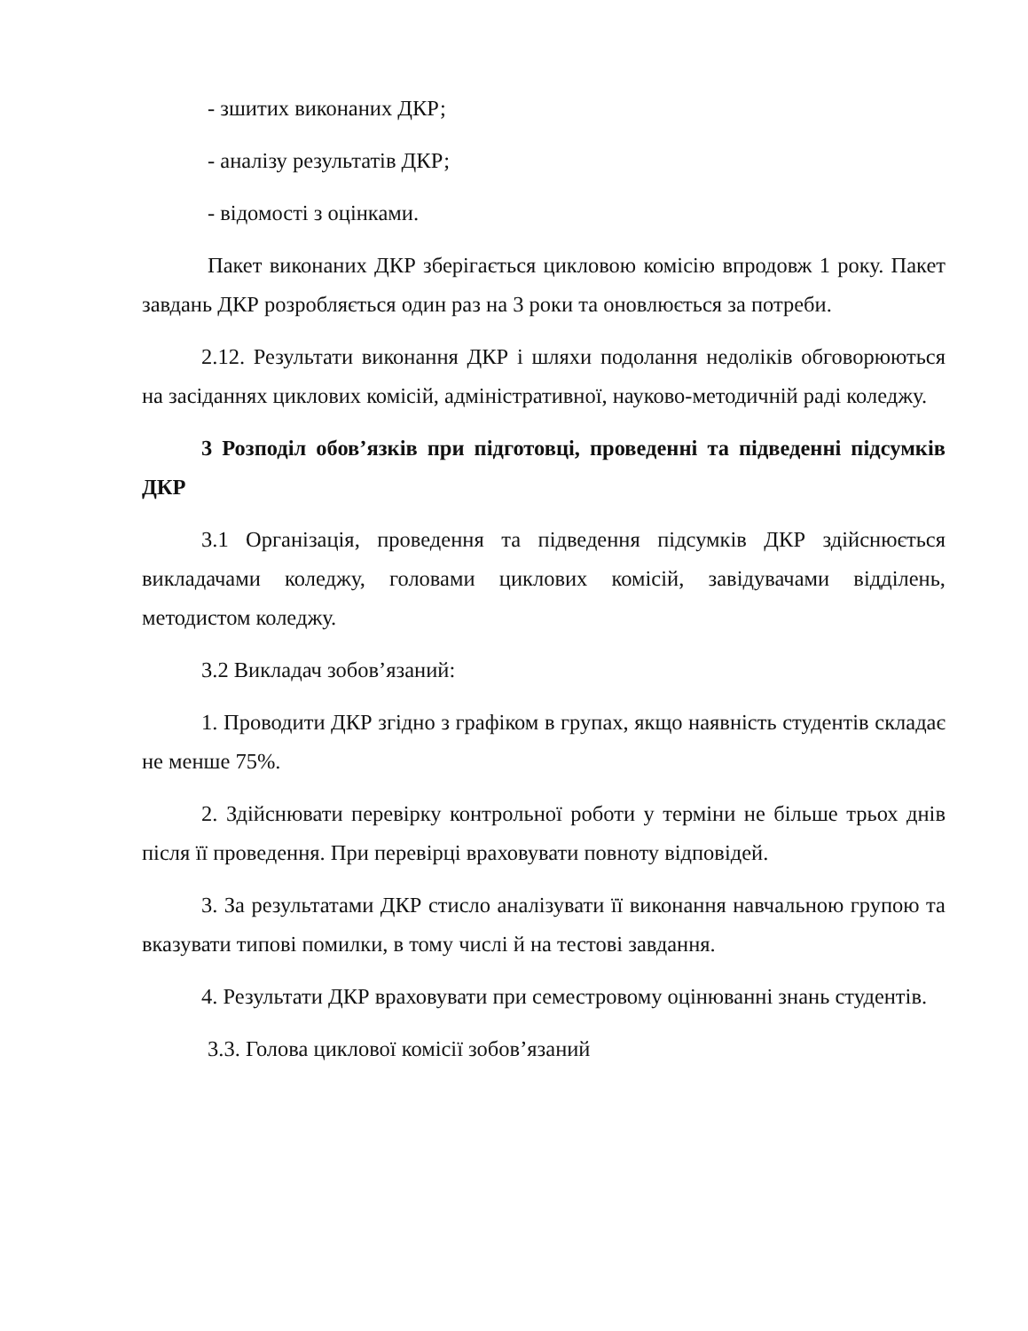- зшитих виконаних ДКР;
- аналізу результатів ДКР;
- відомості з оцінками.
Пакет виконаних ДКР зберігається цикловою комісію впродовж 1 року. Пакет завдань ДКР розробляється один раз на 3 роки та оновлюється за потреби.
2.12. Результати виконання ДКР і шляхи подолання недоліків обговорюються на засіданнях циклових комісій, адміністративної, науково-методичній раді коледжу.
3 Розподіл обов’язків при підготовці, проведенні та підведенні підсумків ДКР
3.1 Організація, проведення та підведення підсумків ДКР здійснюється викладачами коледжу, головами циклових комісій, завідувачами відділень, методистом коледжу.
3.2 Викладач зобов’язаний:
1. Проводити ДКР згідно з графіком в групах, якщо наявність студентів складає не менше 75%.
2. Здійснювати перевірку контрольної роботи у терміни не більше трьох днів після її проведення. При перевірці враховувати повноту відповідей.
3. За результатами ДКР стисло аналізувати її виконання навчальною групою та вказувати типові помилки, в тому числі й на тестові завдання.
4. Результати ДКР враховувати при семестровому оцінюванні знань студентів.
3.3. Голова циклової комісії зобов’язаний